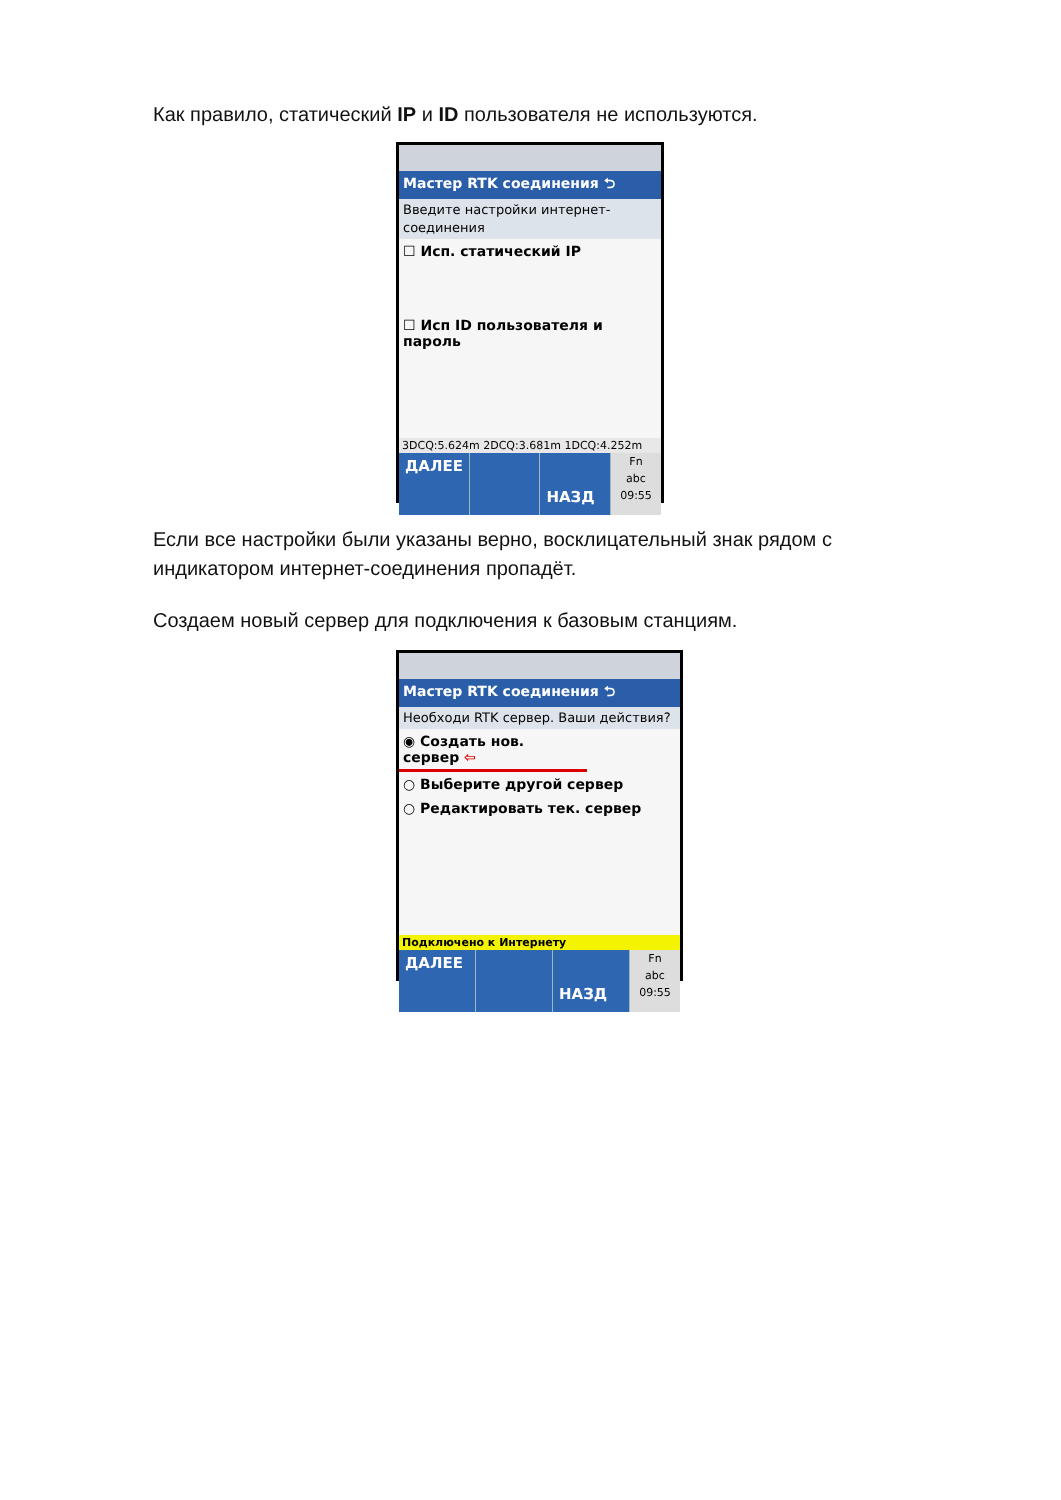Как правило, статический IP и ID пользователя не используются.
Мастер RTK соединения ⮌
Введите настройки интернет-соединения
☐ Исп. статический IP
☐ Исп ID пользователя и пароль
3DCQ:5.624m 2DCQ:3.681m 1DCQ:4.252m
ДАЛЕЕ
НАЗД
Fn
abc
09:55
Если все настройки были указаны верно, восклицательный знак рядом с индикатором интернет-соединения пропадёт.
Создаем новый сервер для подключения к базовым станциям.
Мастер RTK соединения ⮌
Необходи RTK сервер. Ваши действия?
◉ Создать нов. сервер ⇦
○ Выберите другой сервер
○ Редактировать тек. сервер
Подключено к Интернету
ДАЛЕЕ
НАЗД
Fn
abc
09:55